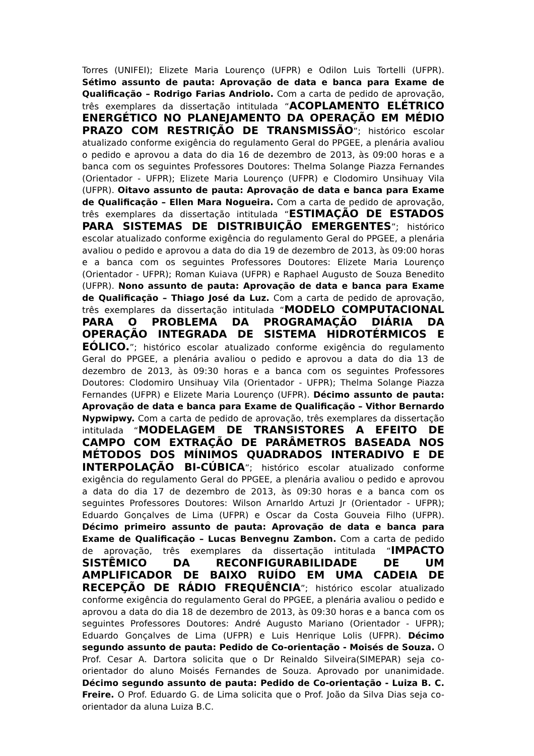Torres (UNIFEI); Elizete Maria Lourenço (UFPR) e Odilon Luis Tortelli (UFPR). Sétimo assunto de pauta: Aprovação de data e banca para Exame de Qualificação – Rodrigo Farias Andriolo. Com a carta de pedido de aprovação, três exemplares da dissertação intitulada “ACOPLAMENTO ELÉTRICO ENERGÉTICO NO PLANEJAMENTO DA OPERAÇÃO EM MÉDIO PRAZO COM RESTRIÇÃO DE TRANSMISSÃO”; histórico escolar atualizado conforme exigência do regulamento Geral do PPGEE, a plenária avaliou o pedido e aprovou a data do dia 16 de dezembro de 2013, às 09:00 horas e a banca com os seguintes Professores Doutores: Thelma Solange Piazza Fernandes (Orientador - UFPR); Elizete Maria Lourenço (UFPR) e Clodomiro Unsihuay Vila (UFPR). Oitavo assunto de pauta: Aprovação de data e banca para Exame de Qualificação – Ellen Mara Nogueira. Com a carta de pedido de aprovação, três exemplares da dissertação intitulada “ESTIMAÇÃO DE ESTADOS PARA SISTEMAS DE DISTRIBUIÇÃO EMERGENTES”; histórico escolar atualizado conforme exigência do regulamento Geral do PPGEE, a plenária avaliou o pedido e aprovou a data do dia 19 de dezembro de 2013, às 09:00 horas e a banca com os seguintes Professores Doutores: Elizete Maria Lourenço (Orientador - UFPR); Roman Kuiava (UFPR) e Raphael Augusto de Souza Benedito (UFPR). Nono assunto de pauta: Aprovação de data e banca para Exame de Qualificação – Thiago José da Luz. Com a carta de pedido de aprovação, três exemplares da dissertação intitulada “MODELO COMPUTACIONAL PARA O PROBLEMA DA PROGRAMAÇÃO DIÁRIA DA OPERAÇÃO INTEGRADA DE SISTEMA HIDROTÉRMICOS E EÓLICO.”; histórico escolar atualizado conforme exigência do regulamento Geral do PPGEE, a plenária avaliou o pedido e aprovou a data do dia 13 de dezembro de 2013, às 09:30 horas e a banca com os seguintes Professores Doutores: Clodomiro Unsihuay Vila (Orientador - UFPR); Thelma Solange Piazza Fernandes (UFPR) e Elizete Maria Lourenço (UFPR). Décimo assunto de pauta: Aprovação de data e banca para Exame de Qualificação – Vithor Bernardo Nypwipwy. Com a carta de pedido de aprovação, três exemplares da dissertação intitulada “MODELAGEM DE TRANSISTORES A EFEITO DE CAMPO COM EXTRAÇÃO DE PARÂMETROS BASEADA NOS MÉTODOS DOS MÍNIMOS QUADRADOS INTERADIVO E DE INTERPOLAÇÃO BI-CÚBICA”; histórico escolar atualizado conforme exigência do regulamento Geral do PPGEE, a plenária avaliou o pedido e aprovou a data do dia 17 de dezembro de 2013, às 09:30 horas e a banca com os seguintes Professores Doutores: Wilson Arnarldo Artuzi Jr (Orientador - UFPR); Eduardo Gonçalves de Lima (UFPR) e Oscar da Costa Gouveia Filho (UFPR). Décimo primeiro assunto de pauta: Aprovação de data e banca para Exame de Qualificação – Lucas Benvegnu Zambon. Com a carta de pedido de aprovação, três exemplares da dissertação intitulada “IMPACTO SISTÊMICO DA RECONFIGURABILIDADE DE UM AMPLIFICADOR DE BAIXO RUÍDO EM UMA CADEIA DE RECEPÇÃO DE RÁDIO FREQUÊNCIA”; histórico escolar atualizado conforme exigência do regulamento Geral do PPGEE, a plenária avaliou o pedido e aprovou a data do dia 18 de dezembro de 2013, às 09:30 horas e a banca com os seguintes Professores Doutores: André Augusto Mariano (Orientador - UFPR); Eduardo Gonçalves de Lima (UFPR) e Luis Henrique Lolis (UFPR). Décimo segundo assunto de pauta: Pedido de Co-orientação - Moisés de Souza. O Prof. Cesar A. Dartora solicita que o Dr Reinaldo Silveira(SIMEPAR) seja co-orientador do aluno Moisés Fernandes de Souza. Aprovado por unanimidade. Décimo segundo assunto de pauta: Pedido de Co-orientação - Luiza B. C. Freire. O Prof. Eduardo G. de Lima solicita que o Prof. João da Silva Dias seja co-orientador da aluna Luiza B.C.